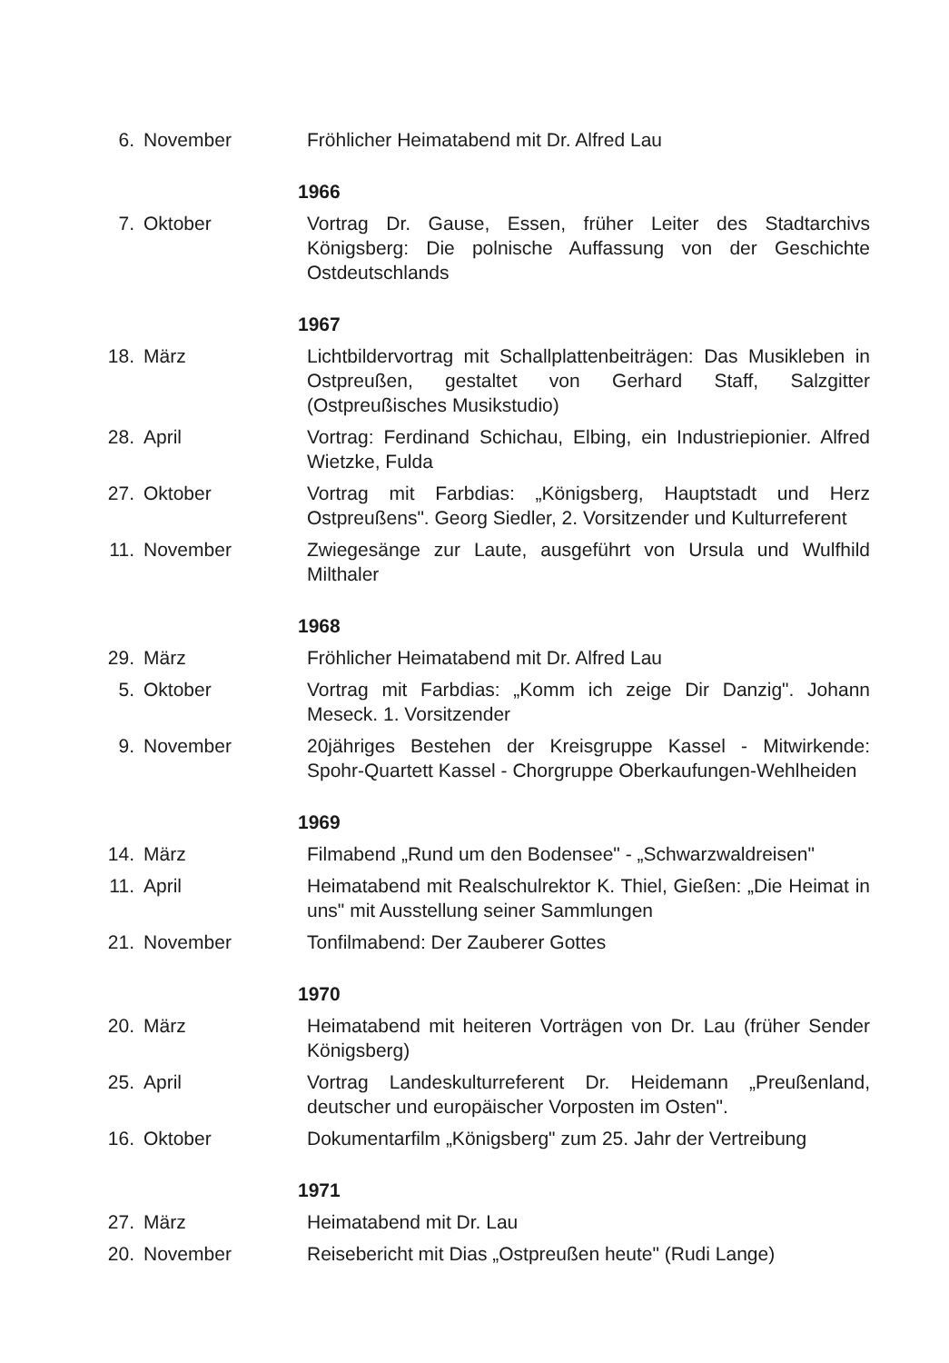6. November Fröhlicher Heimatabend mit Dr. Alfred Lau
1966
7. Oktober Vortrag Dr. Gause, Essen, früher Leiter des Stadtarchivs Königsberg: Die polnische Auffassung von der Geschichte Ostdeutschlands
1967
18. März Lichtbildervortrag mit Schallplattenbeiträgen: Das Musikleben in Ostpreußen, gestaltet von Gerhard Staff, Salzgitter (Ostpreußisches Musikstudio)
28. April Vortrag: Ferdinand Schichau, Elbing, ein Industriepionier. Alfred Wietzke, Fulda
27. Oktober Vortrag mit Farbdias: „Königsberg, Hauptstadt und Herz Ostpreußens". Georg Siedler, 2. Vorsitzender und Kulturreferent
11. November Zwiegesänge zur Laute, ausgeführt von Ursula und Wulfhild Milthaler
1968
29. März Fröhlicher Heimatabend mit Dr. Alfred Lau
5. Oktober Vortrag mit Farbdias: „Komm ich zeige Dir Danzig". Johann Meseck. 1. Vorsitzender
9. November 20jähriges Bestehen der Kreisgruppe Kassel - Mitwirkende: Spohr-Quartett Kassel - Chorgruppe Oberkaufungen-Wehlheiden
1969
14. März Filmabend „Rund um den Bodensee" - „Schwarzwaldreisen"
11. April Heimatabend mit Realschulrektor K. Thiel, Gießen: „Die Heimat in uns" mit Ausstellung seiner Sammlungen
21. November Tonfilmabend: Der Zauberer Gottes
1970
20. März Heimatabend mit heiteren Vorträgen von Dr. Lau (früher Sender Königsberg)
25. April Vortrag Landeskulturreferent Dr. Heidemann „Preußenland, deutscher und europäischer Vorposten im Osten".
16. Oktober Dokumentarfilm „Königsberg" zum 25. Jahr der Vertreibung
1971
27. März Heimatabend mit Dr. Lau
20. November Reisebericht mit Dias „Ostpreußen heute" (Rudi Lange)